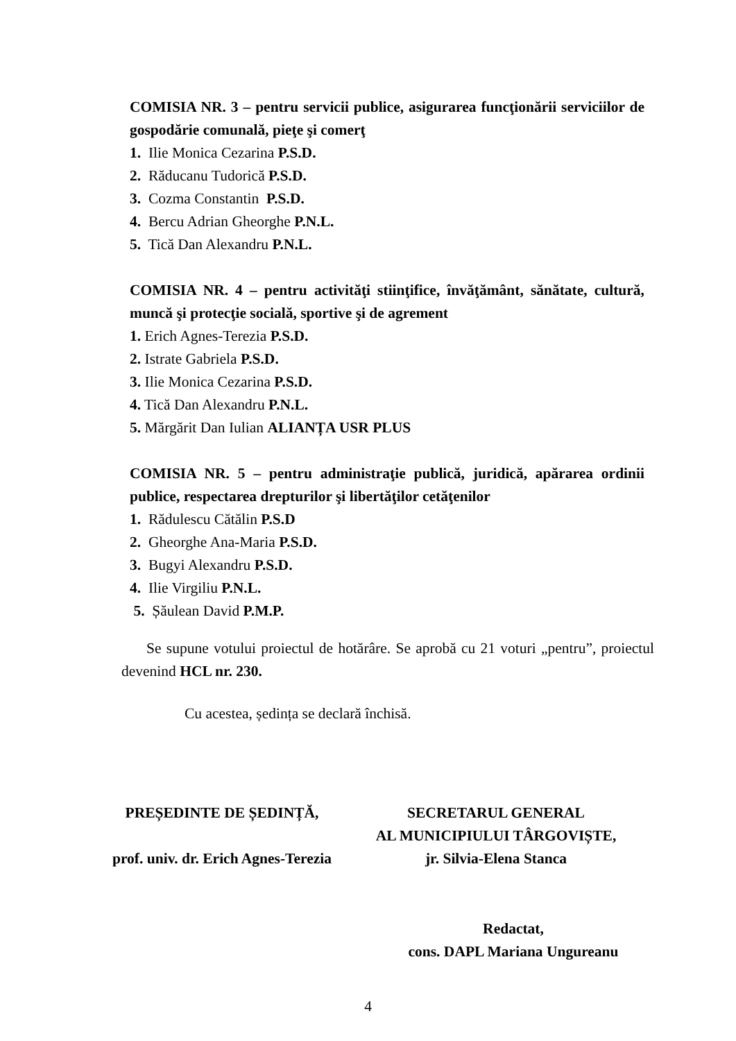COMISIA NR. 3 – pentru servicii publice, asigurarea funcţionării serviciilor de gospodărie comunală, pieţe şi comerţ
1. Ilie Monica Cezarina P.S.D.
2. Răducanu Tudorică P.S.D.
3. Cozma Constantin P.S.D.
4. Bercu Adrian Gheorghe P.N.L.
5. Tică Dan Alexandru P.N.L.
COMISIA NR. 4 – pentru activităţi stiinţifice, învăţământ, sănătate, cultură, muncă şi protecţie socială, sportive şi de agrement
1. Erich Agnes-Terezia P.S.D.
2. Istrate Gabriela P.S.D.
3. Ilie Monica Cezarina P.S.D.
4. Tică Dan Alexandru P.N.L.
5. Mărgărit Dan Iulian ALIANȚA USR PLUS
COMISIA NR. 5 – pentru administraţie publică, juridică, apărarea ordinii publice, respectarea drepturilor şi libertăţilor cetăţenilor
1. Rădulescu Cătălin P.S.D
2. Gheorghe Ana-Maria P.S.D.
3. Bugyi Alexandru P.S.D.
4. Ilie Virgiliu P.N.L.
5. Șăulean David P.M.P.
Se supune votului proiectul de hotărâre. Se aprobă cu 21 voturi „pentru”, proiectul devenind HCL nr. 230.
Cu acestea, ședința se declară închisă.
PREȘEDINTE DE ȘEDINȚĂ,
prof. univ. dr. Erich Agnes-Terezia
SECRETARUL GENERAL
AL MUNICIPIULUI TÂRGOVIȘTE,
jr. Silvia-Elena Stanca
Redactat,
cons. DAPL Mariana Ungureanu
4